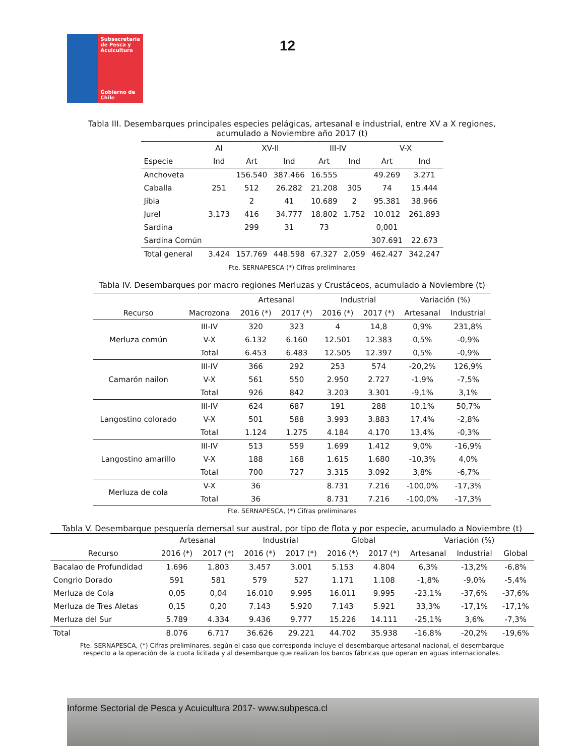Subsecretaría de Pesca y Acuicultura
Gobierno de Chile
12
Tabla III. Desembarques principales especies pelágicas, artesanal e industrial, entre XV a X regiones, acumulado a Noviembre año 2017 (t)
| | AI | XV-II | | III-IV | | V-X | |
| --- | --- | --- | --- | --- | --- | --- | --- |
| Especie | Ind | Art | Ind | Art | Ind | Art | Ind |
| Anchoveta | | 156.540 | 387.466 | 16.555 | | 49.269 | 3.271 |
| Caballa | 251 | 512 | 26.282 | 21.208 | 305 | 74 | 15.444 |
| Jibia | | 2 | 41 | 10.689 | 2 | 95.381 | 38.966 |
| Jurel | 3.173 | 416 | 34.777 | 18.802 | 1.752 | 10.012 | 261.893 |
| Sardina | | 299 | 31 | 73 | | 0,001 | |
| Sardina Común | | | | | | 307.691 | 22.673 |
| Total general | 3.424 | 157.769 | 448.598 | 67.327 | 2.059 | 462.427 | 342.247 |
Fte. SERNAPESCA (*) Cifras preliminares
Tabla IV. Desembarques por macro regiones Merluzas y Crustáceos, acumulado a Noviembre (t)
| | | Artesanal | | Industrial | | Variación (%) | |
| --- | --- | --- | --- | --- | --- | --- | --- |
| Recurso | Macrozona | 2016 (*) | 2017 (*) | 2016 (*) | 2017 (*) | Artesanal | Industrial |
| Merluza común | III-IV | 320 | 323 | 4 | 14,8 | 0,9% | 231,8% |
| | V-X | 6.132 | 6.160 | 12.501 | 12.383 | 0,5% | -0,9% |
| | Total | 6.453 | 6.483 | 12.505 | 12.397 | 0,5% | -0,9% |
| Camarón nailon | III-IV | 366 | 292 | 253 | 574 | -20,2% | 126,9% |
| | V-X | 561 | 550 | 2.950 | 2.727 | -1,9% | -7,5% |
| | Total | 926 | 842 | 3.203 | 3.301 | -9,1% | 3,1% |
| Langostino colorado | III-IV | 624 | 687 | 191 | 288 | 10,1% | 50,7% |
| | V-X | 501 | 588 | 3.993 | 3.883 | 17,4% | -2,8% |
| | Total | 1.124 | 1.275 | 4.184 | 4.170 | 13,4% | -0,3% |
| Langostino amarillo | III-IV | 513 | 559 | 1.699 | 1.412 | 9,0% | -16,9% |
| | V-X | 188 | 168 | 1.615 | 1.680 | -10,3% | 4,0% |
| | Total | 700 | 727 | 3.315 | 3.092 | 3,8% | -6,7% |
| Merluza de cola | V-X | 36 | | 8.731 | 7.216 | -100,0% | -17,3% |
| | Total | 36 | | 8.731 | 7.216 | -100,0% | -17,3% |
Fte. SERNAPESCA, (*) Cifras preliminares
Tabla V. Desembarque pesquería demersal sur austral, por tipo de flota y por especie, acumulado a Noviembre (t)
| | Artesanal | | Industrial | | Global | | Variación (%) | | |
| --- | --- | --- | --- | --- | --- | --- | --- | --- | --- |
| Recurso | 2016 (*) | 2017 (*) | 2016 (*) | 2017 (*) | 2016 (*) | 2017 (*) | Artesanal | Industrial | Global |
| Bacalao de Profundidad | 1.696 | 1.803 | 3.457 | 3.001 | 5.153 | 4.804 | 6,3% | -13,2% | -6,8% |
| Congrio Dorado | 591 | 581 | 579 | 527 | 1.171 | 1.108 | -1,8% | -9,0% | -5,4% |
| Merluza de Cola | 0,05 | 0,04 | 16.010 | 9.995 | 16.011 | 9.995 | -23,1% | -37,6% | -37,6% |
| Merluza de Tres Aletas | 0,15 | 0,20 | 7.143 | 5.920 | 7.143 | 5.921 | 33,3% | -17,1% | -17,1% |
| Merluza del Sur | 5.789 | 4.334 | 9.436 | 9.777 | 15.226 | 14.111 | -25,1% | 3,6% | -7,3% |
| Total | 8.076 | 6.717 | 36.626 | 29.221 | 44.702 | 35.938 | -16,8% | -20,2% | -19,6% |
Fte. SERNAPESCA, (*) Cifras preliminares, según el caso que corresponda incluye el desembarque artesanal nacional, el desembarque respecto a la operación de la cuota licitada y al desembarque que realizan los barcos fábricas que operan en aguas internacionales.
Informe Sectorial de Pesca y Acuicultura 2017- www.subpesca.cl